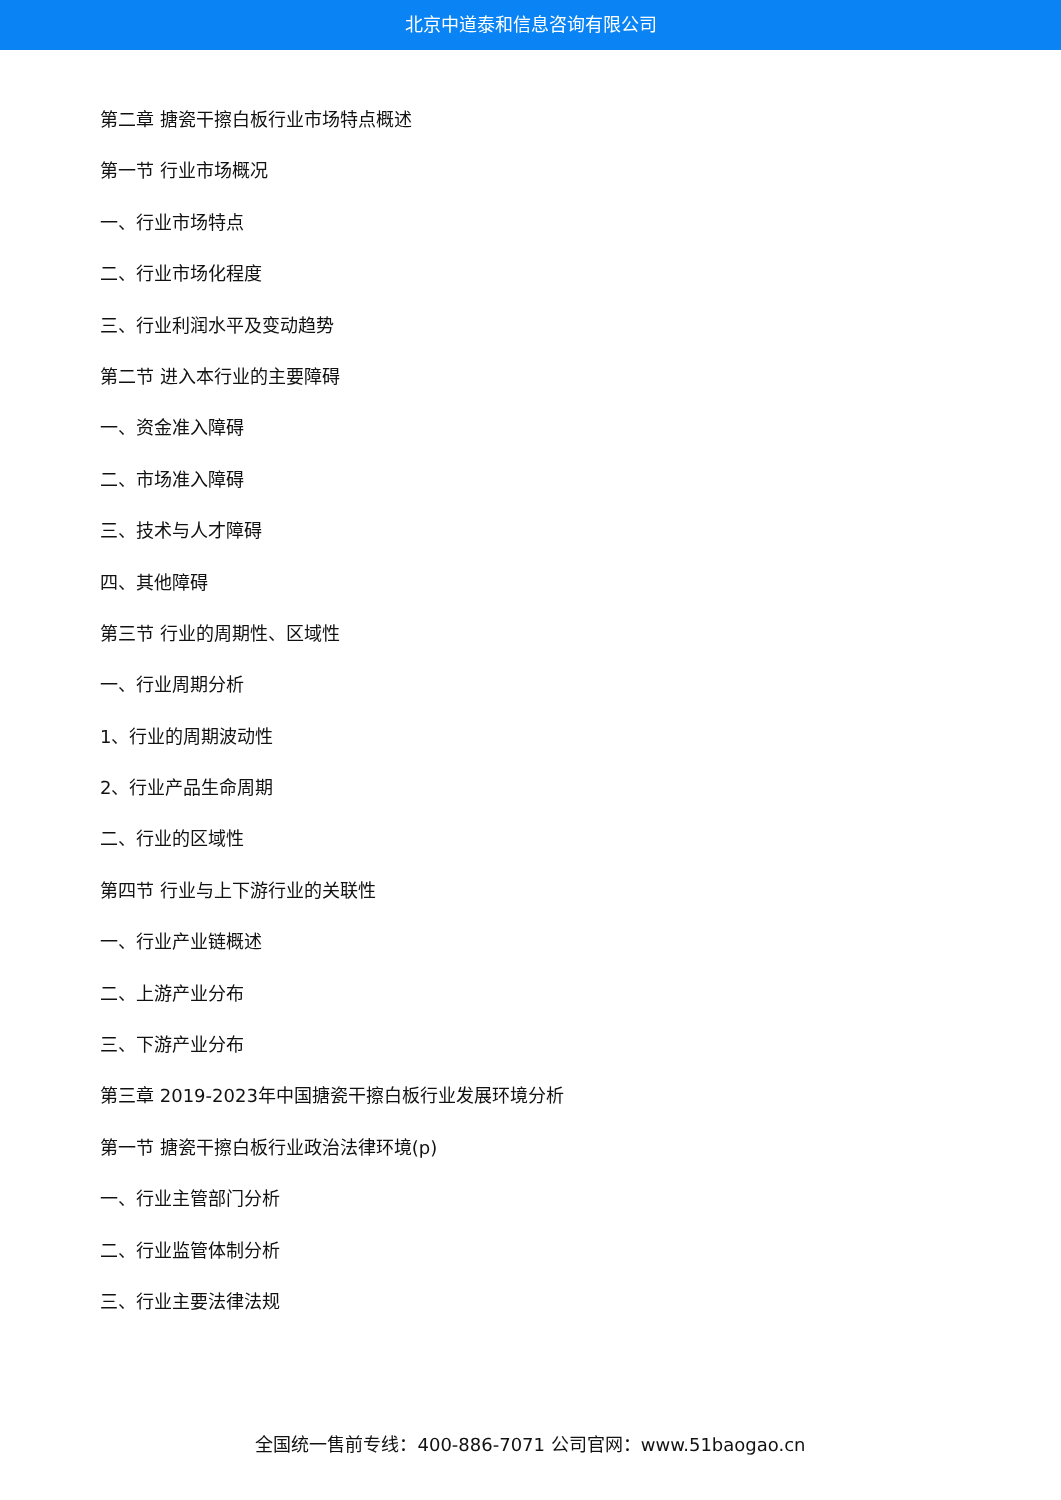北京中道泰和信息咨询有限公司
第二章 搪瓷干擦白板行业市场特点概述
第一节 行业市场概况
一、行业市场特点
二、行业市场化程度
三、行业利润水平及变动趋势
第二节 进入本行业的主要障碍
一、资金准入障碍
二、市场准入障碍
三、技术与人才障碍
四、其他障碍
第三节 行业的周期性、区域性
一、行业周期分析
1、行业的周期波动性
2、行业产品生命周期
二、行业的区域性
第四节 行业与上下游行业的关联性
一、行业产业链概述
二、上游产业分布
三、下游产业分布
第三章 2019-2023年中国搪瓷干擦白板行业发展环境分析
第一节 搪瓷干擦白板行业政治法律环境(p)
一、行业主管部门分析
二、行业监管体制分析
三、行业主要法律法规
全国统一售前专线：400-886-7071 公司官网：www.51baogao.cn